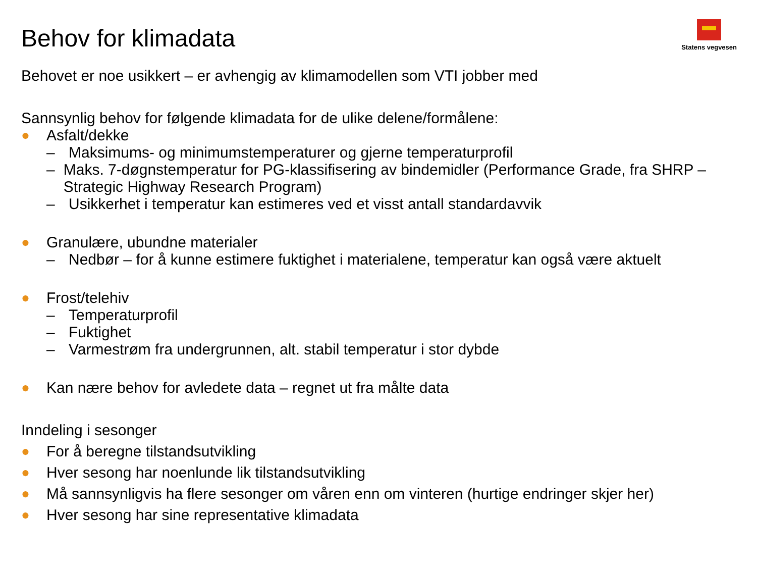Statens vegvesen
Behov for klimadata
Behovet er noe usikkert – er avhengig av klimamodellen som VTI jobber med
Sannsynlig behov for følgende klimadata for de ulike delene/formålene:
● Asfalt/dekke
– Maksimums- og minimumstemperaturer og gjerne temperaturprofil
– Maks. 7-døgnstemperatur for PG-klassifisering av bindemidler (Performance Grade, fra SHRP – Strategic Highway Research Program)
– Usikkerhet i temperatur kan estimeres ved et visst antall standardavvik
● Granulære, ubundne materialer
– Nedbør – for å kunne estimere fuktighet i materialene, temperatur kan også være aktuelt
● Frost/telehiv
– Temperaturprofil
– Fuktighet
– Varmestrøm fra undergrunnen, alt. stabil temperatur i stor dybde
● Kan nære behov for avledete data – regnet ut fra målte data
Inndeling i sesonger
● For å beregne tilstandsutvikling
● Hver sesong har noenlunde lik tilstandsutvikling
● Må sannsynligvis ha flere sesonger om våren enn om vinteren (hurtige endringer skjer her)
● Hver sesong har sine representative klimadata